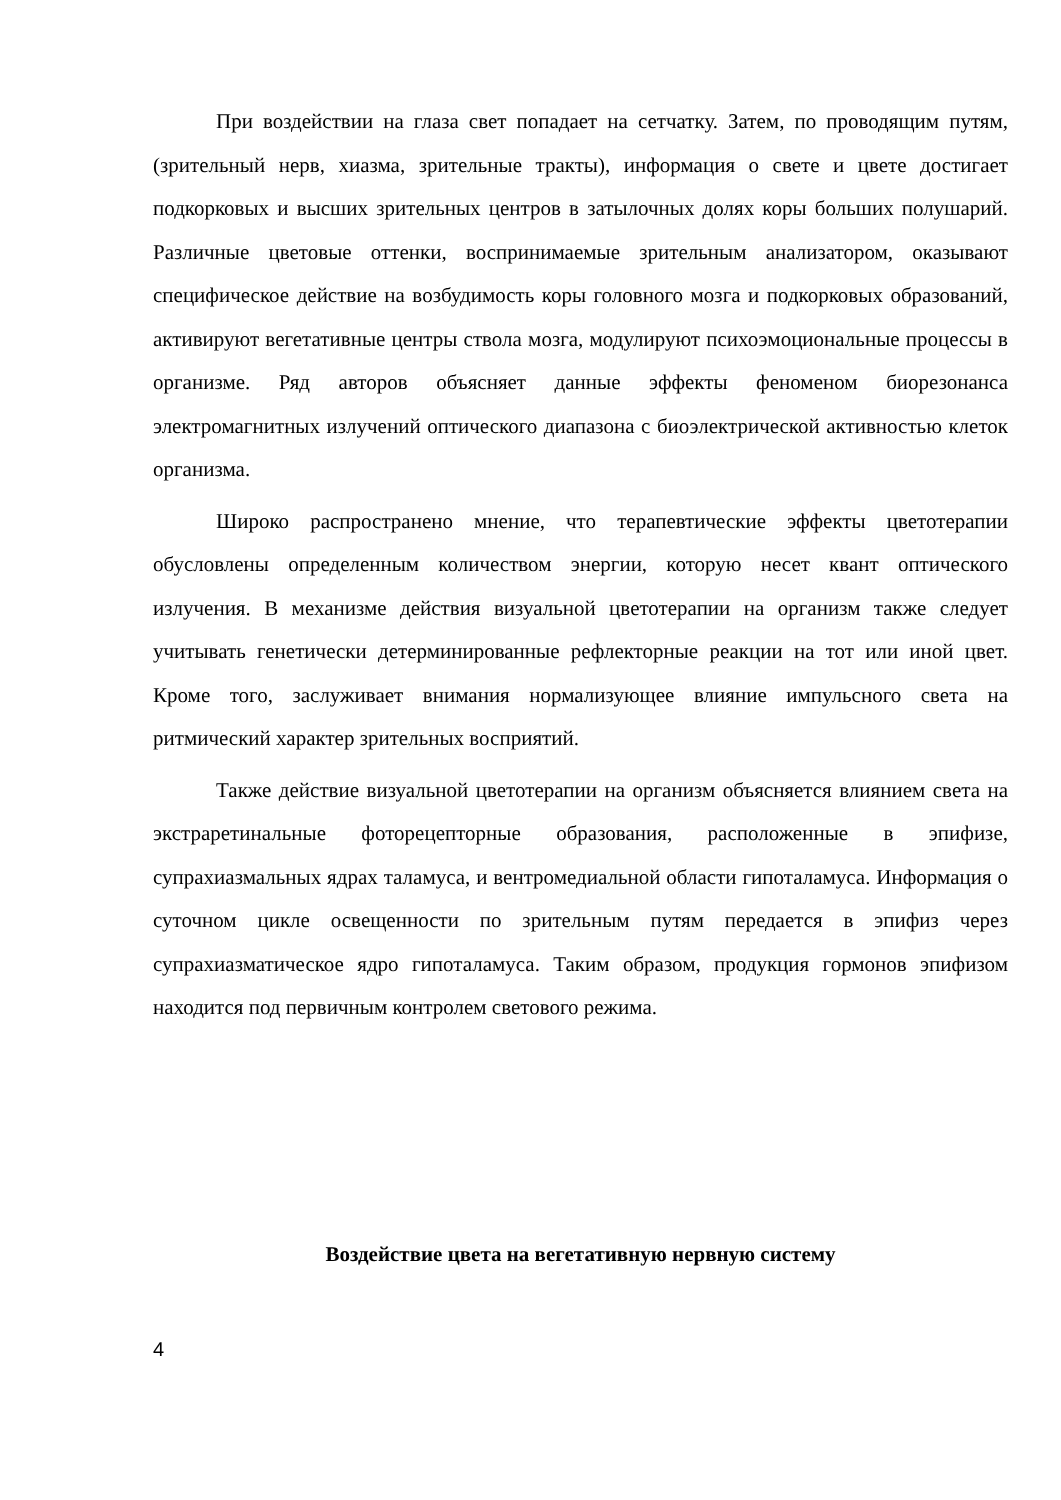При воздействии на глаза свет попадает на сетчатку. Затем, по проводящим путям, (зрительный нерв, хиазма, зрительные тракты), информация о свете и цвете достигает подкорковых и высших зрительных центров в затылочных долях коры больших полушарий. Различные цветовые оттенки, воспринимаемые зрительным анализатором, оказывают специфическое действие на возбудимость коры головного мозга и подкорковых образований, активируют вегетативные центры ствола мозга, модулируют психоэмоциональные процессы в организме. Ряд авторов объясняет данные эффекты феноменом биорезонанса электромагнитных излучений оптического диапазона с биоэлектрической активностью клеток организма.
Широко распространено мнение, что терапевтические эффекты цветотерапии обусловлены определенным количеством энергии, которую несет квант оптического излучения. В механизме действия визуальной цветотерапии на организм также следует учитывать генетически детерминированные рефлекторные реакции на тот или иной цвет. Кроме того, заслуживает внимания нормализующее влияние импульсного света на ритмический характер зрительных восприятий.
Также действие визуальной цветотерапии на организм объясняется влиянием света на экстраретинальные фоторецепторные образования, расположенные в эпифизе, супрахиазмальных ядрах таламуса, и вентромедиальной области гипоталамуса. Информация о суточном цикле освещенности по зрительным путям передается в эпифиз через супрахиазматическое ядро гипоталамуса. Таким образом, продукция гормонов эпифизом находится под первичным контролем светового режима.
Воздействие цвета на вегетативную нервную систему
4